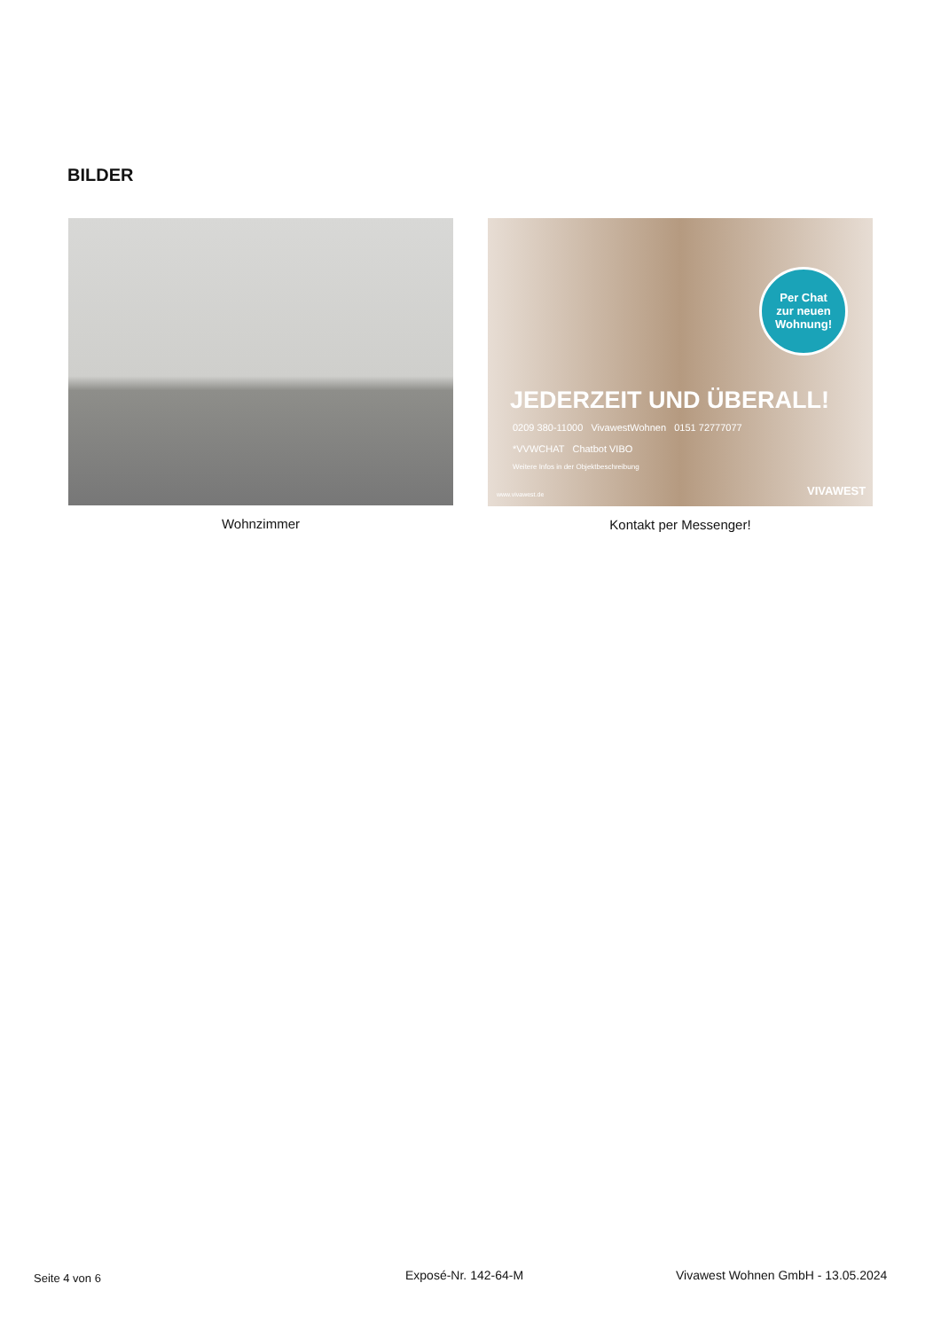BILDER
Wohnzimmer
Per Chat
zur neuen
Wohnung!
JEDERZEIT UND ÜBERALL!
0209 380-11000 VivawestWohnen 0151 72777077
*VVWCHAT Chatbot VIBO
Weitere Infos in der Objektbeschreibung
www.vivawest.de VIVAWEST
Kontakt per Messenger!
Seite 4 von 6 Exposé-Nr. 142-64-M
Vivawest Wohnen GmbH - 13.05.2024